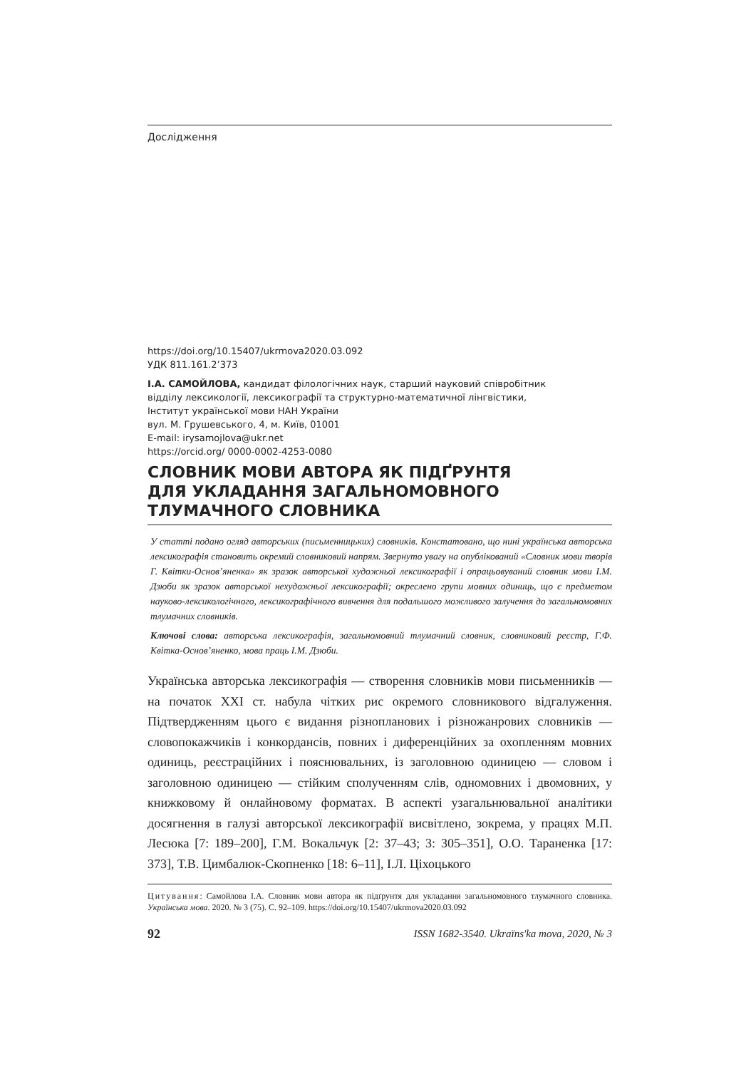Дослідження
https://doi.org/10.15407/ukrmova2020.03.092
УДК 811.161.2’373
І.А. САМОЙЛОВА, кандидат філологічних наук, старший науковий співробітник
відділу лексикології, лексикографії та структурно-математичної лінгвістики,
Інститут української мови НАН України
вул. М. Грушевського, 4, м. Київ, 01001
E-mail: irysamojlova@ukr.net
https://orcid.org/ 0000-0002-4253-0080
СЛОВНИК МОВИ АВТОРА ЯК ПІДҐРУНТЯ
ДЛЯ УКЛАДАННЯ ЗАГАЛЬНОМОВНОГО
ТЛУМАЧНОГО СЛОВНИКА
У статті подано огляд авторських (письменницьких) словників. Констатовано, що нині українська авторська лексикографія становить окремий словниковий напрям. Звернуто увагу на опублікований «Словник мови творів Г. Квітки-Основ’яненка» як зразок авторської художньої лексикографії і опрацьовуваний словник мови І.М. Дзюби як зразок авторської нехудожньої лексикографії; окреслено групи мовних одиниць, що є предметом науково-лексикологічного, лексикографічного вивчення для подальшого можливого залучення до загальномовних тлумачних словників.
Ключові слова: авторська лексикографія, загальномовний тлумачний словник, словниковий реєстр, Г.Ф. Квітка-Основ’яненко, мова праць І.М. Дзюби.
Українська авторська лексикографія — створення словників мови письменників — на початок XXI ст. набула чітких рис окремого словникового відгалуження. Підтвердженням цього є видання різнопланових і різножанрових словників — словопокажчиків і конкордансів, повних і диференційних за охопленням мовних одиниць, реєстраційних і пояснювальних, із заголовною одиницею — словом і заголовною одиницею — стійким сполученням слів, одномовних і двомовних, у книжковому й онлайновому форматах. В аспекті узагальнювальної аналітики досягнення в галузі авторської лексикографії висвітлено, зокрема, у працях М.П. Лесюка [7: 189–200], Г.М. Вокальчук [2: 37–43; 3: 305–351], О.О. Тараненка [17: 373], Т.В. Цимбалюк-Скопненко [18: 6–11], І.Л. Ціхоцького
Цитування: Самойлова І.А. Словник мови автора як підґрунтя для укладання загальномовного тлумачного словника. Українська мова. 2020. № 3 (75). С. 92–109. https://doi.org/10.15407/ukrmova2020.03.092
92 ISSN 1682-3540. Ukraïns'ka mova, 2020, № 3